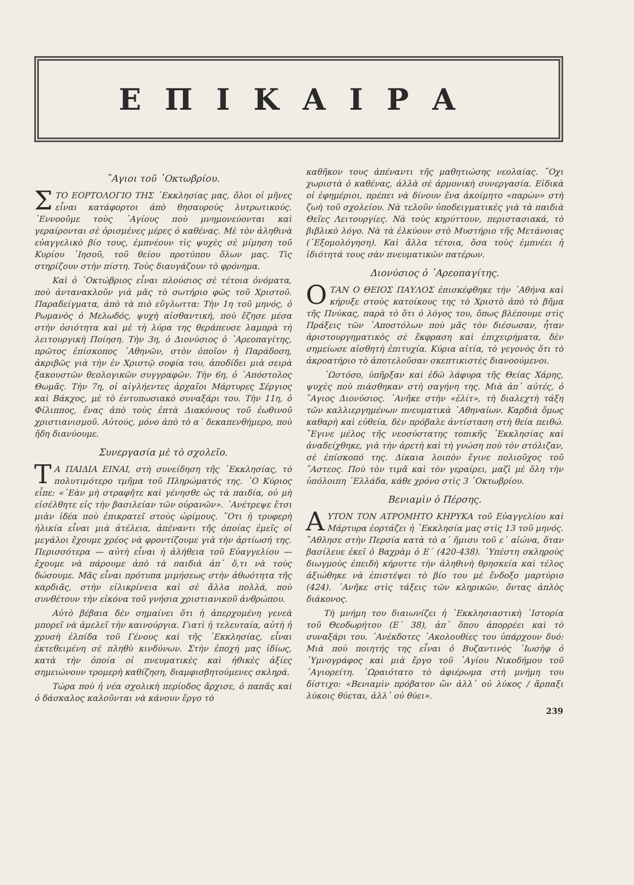ΕΠΙΚΑΙΡΑ
῞Αγιοι τοῦ ᾿Οκτωβρίου.
ΣΤΟ ΕΟΡΤΟΛΟΓΙΟ ΤΗΣ ᾿Εκκλησίας μας, ὅλοι οἱ μῆνες εἶναι κατάφορτοι ἀπὸ θησαυροὺς λυτρωτικούς. ᾿Εννοοῦμε τοὺς ῾Αγίους ποὺ μνημονεύονται καὶ γεραίρονται σὲ ὁρισμένες μέρες ὁ καθένας. Μὲ τὸν ἀληθινὰ εὐαγγελικὸ βίο τους, ἐμπνέουν τὶς ψυχὲς σὲ μίμηση τοῦ Κυρίου ᾿Ιησοῦ, τοῦ θείου προτύπου ὅλων μας. Τὶς στηρίζουν στὴν πίστη. Τοὺς διαυγάζουν τὸ φρόνημα.
Καὶ ὁ ᾿Οκτώβριος εἶναι πλούσιος σὲ τέτοια ὀνόματα, ποὺ ἀντανακλοῦν γιὰ μᾶς τὸ σωτήριο φῶς τοῦ Χριστοῦ. Παραδείγματα, ἀπὸ τὰ πιὸ εὔγλωττα: Τὴν 1η τοῦ μηνός, ὁ Ρωμανὸς ὁ Μελωδός, ψυχὴ αἰσθαντική, ποὺ ἔζησε μέσα στὴν ὁσιότητα καὶ μὲ τὴ λύρα της θεράπευσε λαμπρὰ τὴ λειτουργικὴ Ποίηση. Τὴν 3η, ὁ Διονύσιος ὁ ᾿Αρεοπαγίτης, πρῶτος ἐπίσκοπος ᾿Αθηνῶν, στὸν ὁποῖον ἡ Παράδοση, ἀκριβῶς γιὰ τὴν ἐν Χριστῷ σοφία του, ἀποδίδει μιὰ σειρὰ ξακουστῶν θεολογικῶν συγγραφῶν. Τὴν 6η, ὁ ᾿Απόστολος Θωμᾶς. Τὴν 7η, οἱ αἰγλήεντες ἀρχαῖοι Μάρτυρες Σέργιος καὶ Βάκχος, μὲ τὸ ἐντυπωσιακὸ συναξάρι του. Τὴν 11η, ὁ Φίλιππος, ἕνας ἀπὸ τοὺς ἑπτὰ Διακόνους τοῦ ἑωθινοῦ χριστιανισμοῦ. Αὐτούς, μόνο ἀπὸ τὸ α΄ δεκαπενθήμερο, ποὺ ἤδη διανύουμε.
Συνεργασία μὲ τὸ σχολεῖο.
ΤΑ ΠΑΙΔΙΑ ΕΙΝΑΙ, στὴ συνείδηση τῆς ᾿Εκκλησίας, τὸ πολυτιμότερο τμῆμα τοῦ Πληρώματός της. ῾Ο Κύριος εἶπε: «᾿Εὰν μὴ στραφῆτε καὶ γένησθε ὡς τὰ παιδία, οὐ μὴ εἰσέλθητε εἰς τὴν βασιλείαν τῶν οὐρανῶν». ᾿Ανέτρεψε ἔτσι μιὰν ἰδέα ποὺ ἐπικρατεῖ στοὺς ὡρίμους. ῞Οτι ἡ τρυφερὴ ἡλικία εἶναι μιὰ ἀτέλεια, ἀπέναντι τῆς ὁποίας ἐμεῖς οἱ μεγάλοι ἔχουμε χρέος νὰ φροντίζουμε γιὰ τὴν ἀρτίωσή της. Περισσότερα — αὐτὴ εἶναι ἡ ἀλήθεια τοῦ Εὐαγγελίου — ἔχουμε νὰ πάρουμε ἀπὸ τὰ παιδιὰ ἀπ᾿ ὅ,τι νὰ τοὺς δώσουμε. Μᾶς εἶναι πρότυπα μιμήσεως στὴν ἀθωότητα τῆς καρδιᾶς, στὴν εἰλικρίνεια καὶ σὲ ἄλλα πολλά, ποὺ συνθέτουν τὴν εἰκόνα τοῦ γνήσια χριστιανικοῦ ἀνθρώπου.
Αὐτὸ βέβαια δὲν σημαίνει ὅτι ἡ ἀπερχομένη γενεὰ μπορεῖ νὰ ἀμελεῖ τὴν καινούργια. Γιατὶ ἡ τελευταία, αὐτὴ ἡ χρυσὴ ἐλπίδα τοῦ Γένους καὶ τῆς ᾿Εκκλησίας, εἶναι ἐκτεθειμένη σὲ πληθὺ κινδύνων. Στὴν ἐποχή μας ἰδίως, κατὰ τὴν ὁποία οἱ πνευματικὲς καὶ ἠθικὲς ἀξίες σημειώνουν τρομερὴ καθίζηση, διαμφισβητούμενες σκληρά.
Τώρα ποὺ ἡ νέα σχολικὴ περίοδος ἄρχισε, ὁ παπᾶς καὶ ὁ δάσκαλος καλοῦνται νὰ κάνουν ἔργο τὸ
καθῆκον τους ἀπέναντι τῆς μαθητιώσης νεολαίας. ῎Οχι χωριστὰ ὁ καθένας, ἀλλὰ σὲ ἁρμονικὴ συνεργασία. Εἰδικὰ οἱ ἐφημέριοι, πρέπει νὰ δίνουν ἕνα ἀκοίμητο «παρὼν» στὴ ζωὴ τοῦ σχολείου. Νὰ τελοῦν ὑποδειγματικὲς γιὰ τὰ παιδιὰ Θεῖες Λειτουργίες. Νὰ τοὺς κηρύττουν, περιστασιακά, τὸ βιβλικὸ λόγο. Νὰ τὰ ἑλκύουν στὸ Μυστήριο τῆς Μετάνοιας (᾿Εξομολόγηση). Καὶ ἄλλα τέτοια, ὅσα τοὺς ἐμπνέει ἡ ἰδιότητά τους σὰν πνευματικῶν πατέρων.
Διονύσιος ὁ ᾿Αρεοπαγίτης.
ΟΤΑΝ Ο ΘΕΙΟΣ ΠΑΥΛΟΣ ἐπισκέφθηκε τὴν ᾿Αθήνα καὶ κήρυξε στοὺς κατοίκους της τὸ Χριστὸ ἀπὸ τὸ βῆμα τῆς Πνύκας, παρὰ τὸ ὅτι ὁ λόγος του, ὅπως βλέπουμε στὶς Πράξεις τῶν ᾿Αποστόλων ποὺ μᾶς τὸν διέσωσαν, ἦταν ἀριστουργηματικὸς σὲ ἔκφραση καὶ ἐπιχειρήματα, δὲν σημείωσε αἰσθητὴ ἐπιτυχία. Κύρια αἰτία, τὸ γεγονὸς ὅτι τὸ ἀκροατήριο τὸ ἀποτελοῦσαν σκεπτικιστὲς διανοούμενοι.
῾Ωστόσο, ὑπῆρξαν καὶ ἐδῶ λάφυρα τῆς Θείας Χάρης, ψυχὲς ποὺ πιάσθηκαν στὴ σαγήνη της. Μιὰ ἀπ᾿ αὐτές, ὁ ῞Αγιος Διονύσιος. ᾿Ανῆκε στὴν «ἐλίτ», τὴ διαλεχτὴ τάξη τῶν καλλιεργημένων πνευματικὰ ᾿Αθηναίων. Καρδιὰ ὅμως καθαρὴ καὶ εὐθεία, δὲν πρόβαλε ἀντίσταση στὴ θεία πειθώ. ῎Εγινε μέλος τῆς νεοσύστατης τοπικῆς ᾿Εκκλησίας καὶ ἀναδείχθηκε, γιὰ τὴν ἀρετὴ καὶ τὴ γνώση ποὺ τὸν στόλιζαν, σὲ ἐπίσκοπό της. Δίκαια λοιπὸν ἔγινε πολιοῦχος τοῦ ῎Αστεος. Ποὺ τὸν τιμᾶ καὶ τὸν γεραίρει, μαζὶ μὲ ὅλη τὴν ὑπόλοιπη ῾Ελλάδα, κάθε χρόνο στὶς 3 ᾿Οκτωβρίου.
Βενιαμὶν ὁ Πέρσης.
ΑΥΤΟΝ ΤΟΝ ΑΤΡΟΜΗΤΟ ΚΗΡΥΚΑ τοῦ Εὐαγγελίου καὶ Μάρτυρα ἑορτάζει ἡ ᾿Εκκλησία μας στὶς 13 τοῦ μηνός. ῎Αθλησε στὴν Περσία κατὰ τὸ α΄ ἥμισυ τοῦ ε΄ αἰώνα, ὅταν βασίλευε ἐκεῖ ὁ Βαχρὰμ ὁ Ε΄ (420-438). ῾Υπέστη σκληροὺς διωγμοὺς ἐπειδὴ κήρυττε τὴν ἀληθινὴ θρησκεία καὶ τέλος ἀξιώθηκε νὰ ἐπιστέψει τὸ βίο του μὲ ἔνδοξο μαρτύριο (424). ᾿Ανῆκε στὶς τάξεις τῶν κληρικῶν, ὄντας ἁπλὸς διάκονος.
Τὴ μνήμη του διαιωνίζει ἡ ᾿Εκκλησιαστικὴ ῾Ιστορία τοῦ Θεοδωρήτου (Ε΄ 38), ἀπ᾿ ὅπου ἀπορρέει καὶ τὸ συναξάρι του. ᾿Ανέκδοτες ᾿Ακολουθίες του ὑπάρχουν δυό: Μιὰ ποὺ ποιητής της εἶναι ὁ Βυζαντινὸς ᾿Ιωσὴφ ὁ ῾Υμνογράφος καὶ μιὰ ἔργο τοῦ ῾Αγίου Νικοδήμου τοῦ ῾Αγιορείτη. ῾Ωραιότατο τὸ ἀφιέρωμα στὴ μνήμη του δίστιχο: «Βενιαμὶν πρόβατον ὢν ἀλλ᾿ οὐ λύκος / ἅρπαξι λύκοις θύεται, ἀλλ᾿ οὐ θύει».
239